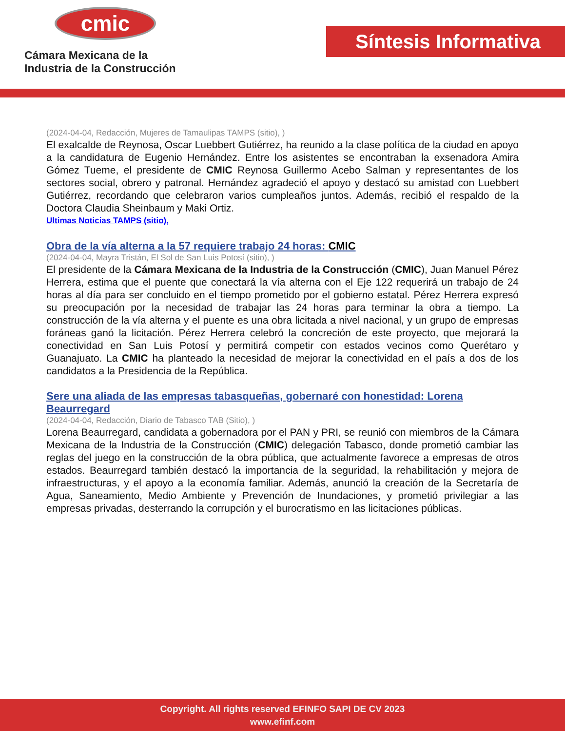cmic
Cámara Mexicana de la
Industria de la Construcción
Síntesis Informativa
(2024-04-04, Redacción, Mujeres de Tamaulipas TAMPS (sitio), )
El exalcalde de Reynosa, Oscar Luebbert Gutiérrez, ha reunido a la clase política de la ciudad en apoyo a la candidatura de Eugenio Hernández. Entre los asistentes se encontraban la exsenadora Amira Gómez Tueme, el presidente de CMIC Reynosa Guillermo Acebo Salman y representantes de los sectores social, obrero y patronal. Hernández agradeció el apoyo y destacó su amistad con Luebbert Gutiérrez, recordando que celebraron varios cumpleaños juntos. Además, recibió el respaldo de la Doctora Claudia Sheinbaum y Maki Ortiz.
Ultimas Noticias TAMPS (sitio),
Obra de la vía alterna a la 57 requiere trabajo 24 horas: CMIC
(2024-04-04, Mayra Tristán, El Sol de San Luis Potosí (sitio), )
El presidente de la Cámara Mexicana de la Industria de la Construcción (CMIC), Juan Manuel Pérez Herrera, estima que el puente que conectará la vía alterna con el Eje 122 requerirá un trabajo de 24 horas al día para ser concluido en el tiempo prometido por el gobierno estatal. Pérez Herrera expresó su preocupación por la necesidad de trabajar las 24 horas para terminar la obra a tiempo. La construcción de la vía alterna y el puente es una obra licitada a nivel nacional, y un grupo de empresas foráneas ganó la licitación. Pérez Herrera celebró la concreción de este proyecto, que mejorará la conectividad en San Luis Potosí y permitirá competir con estados vecinos como Querétaro y Guanajuato. La CMIC ha planteado la necesidad de mejorar la conectividad en el país a dos de los candidatos a la Presidencia de la República.
Sere una aliada de las empresas tabasqueñas, gobernaré con honestidad: Lorena Beaurregard
(2024-04-04, Redacción, Diario de Tabasco TAB (Sitio), )
Lorena Beaurregard, candidata a gobernadora por el PAN y PRI, se reunió con miembros de la Cámara Mexicana de la Industria de la Construcción (CMIC) delegación Tabasco, donde prometió cambiar las reglas del juego en la construcción de la obra pública, que actualmente favorece a empresas de otros estados. Beaurregard también destacó la importancia de la seguridad, la rehabilitación y mejora de infraestructuras, y el apoyo a la economía familiar. Además, anunció la creación de la Secretaría de Agua, Saneamiento, Medio Ambiente y Prevención de Inundaciones, y prometió privilegiar a las empresas privadas, desterrando la corrupción y el burocratismo en las licitaciones públicas.
Copyright. All rights reserved EFINFO SAPI DE CV 2023
www.efinf.com